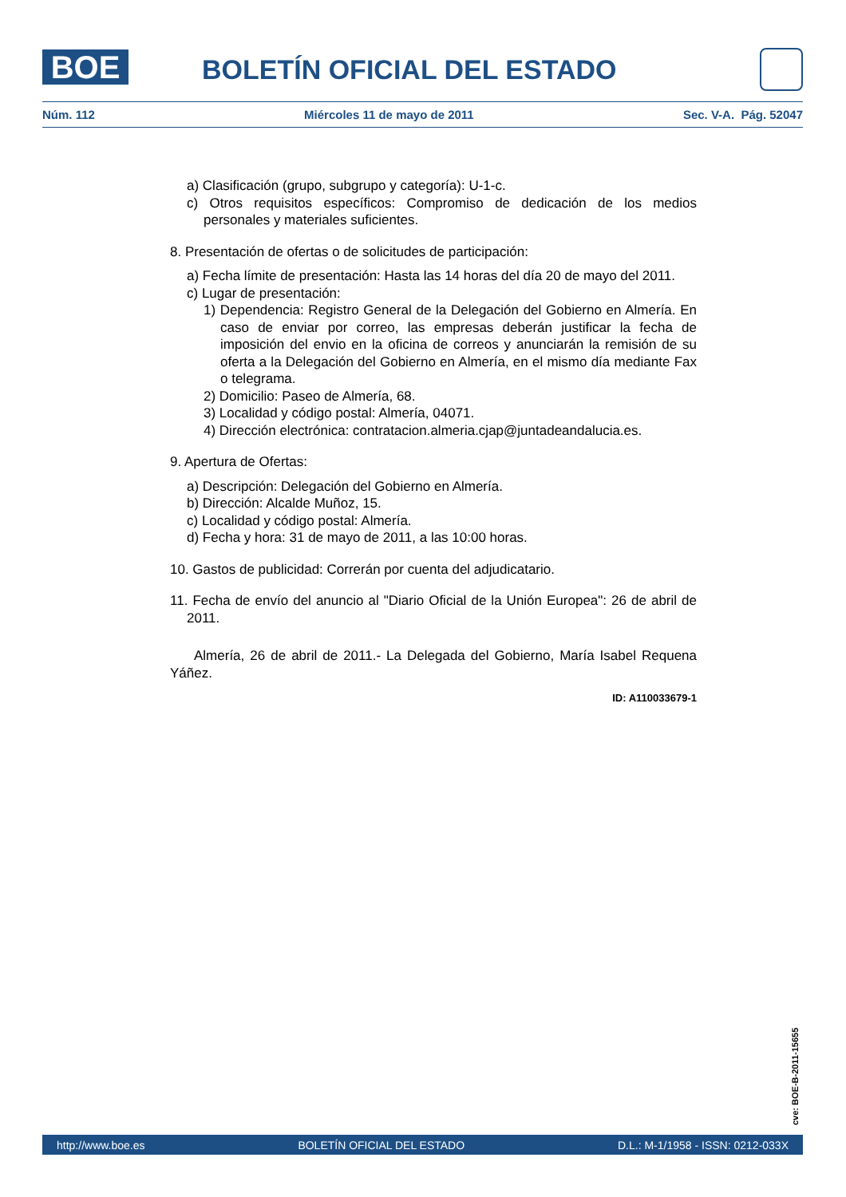BOE BOLETÍN OFICIAL DEL ESTADO
Núm. 112 Miércoles 11 de mayo de 2011 Sec. V-A. Pág. 52047
a) Clasificación (grupo, subgrupo y categoría): U-1-c.
c) Otros requisitos específicos: Compromiso de dedicación de los medios personales y materiales suficientes.
8. Presentación de ofertas o de solicitudes de participación:
a) Fecha límite de presentación: Hasta las 14 horas del día 20 de mayo del 2011.
c) Lugar de presentación:
1) Dependencia: Registro General de la Delegación del Gobierno en Almería. En caso de enviar por correo, las empresas deberán justificar la fecha de imposición del envio en la oficina de correos y anunciarán la remisión de su oferta a la Delegación del Gobierno en Almería, en el mismo día mediante Fax o telegrama.
2) Domicilio: Paseo de Almería, 68.
3) Localidad y código postal: Almería, 04071.
4) Dirección electrónica: contratacion.almeria.cjap@juntadeandalucia.es.
9. Apertura de Ofertas:
a) Descripción: Delegación del Gobierno en Almería.
b) Dirección: Alcalde Muñoz, 15.
c) Localidad y código postal: Almería.
d) Fecha y hora: 31 de mayo de 2011, a las 10:00 horas.
10. Gastos de publicidad: Correrán por cuenta del adjudicatario.
11. Fecha de envío del anuncio al "Diario Oficial de la Unión Europea": 26 de abril de 2011.
Almería, 26 de abril de 2011.- La Delegada del Gobierno, María Isabel Requena Yáñez.
ID: A110033679-1
cve: BOE-B-2011-15655
http://www.boe.es BOLETÍN OFICIAL DEL ESTADO D.L.: M-1/1958 - ISSN: 0212-033X